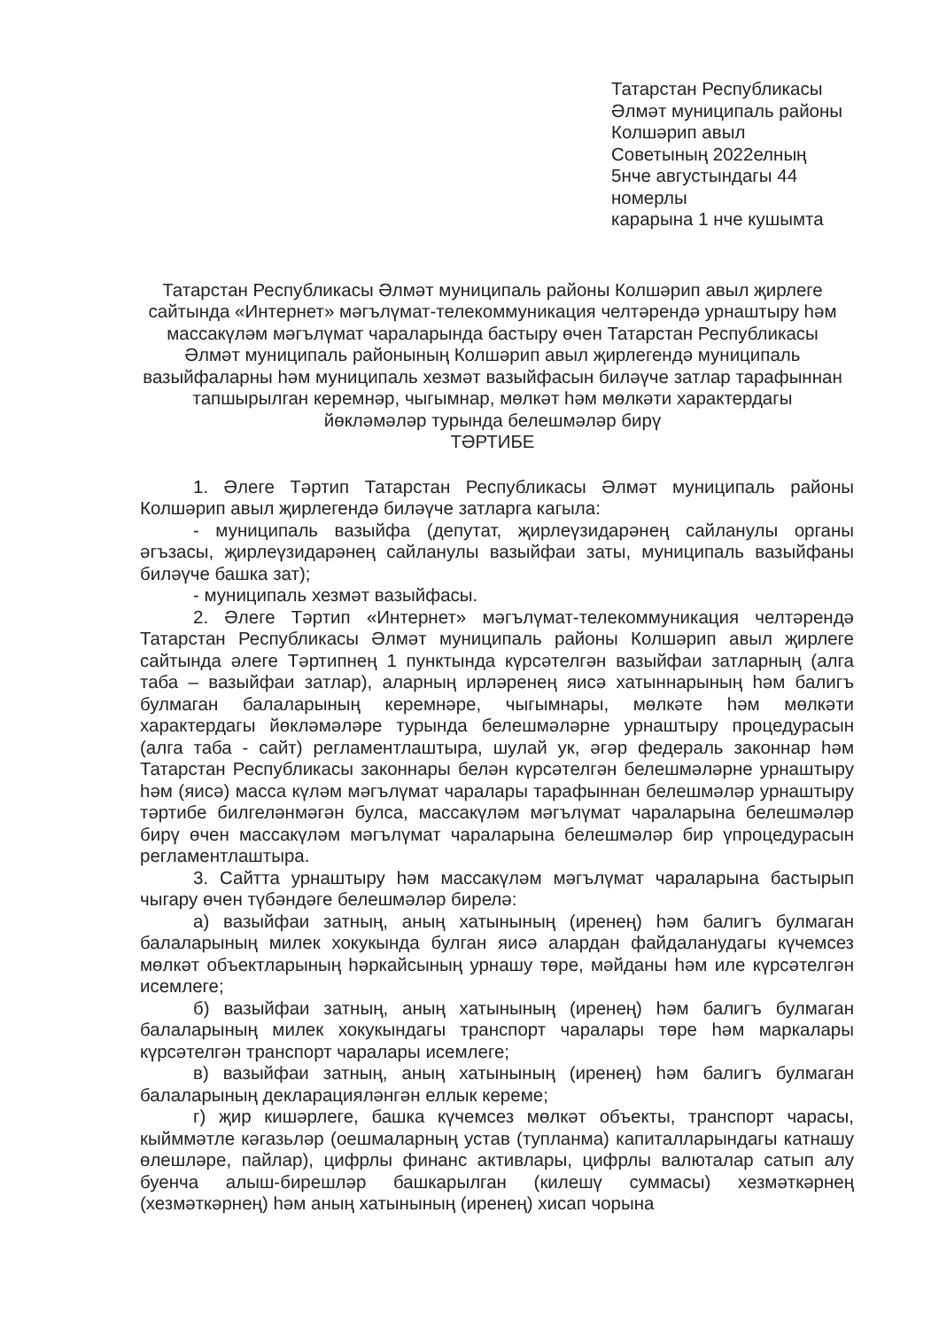Татарстан Республикасы
Әлмәт муниципаль районы
Колшәрип авыл
Советының 2022елның
5нче августындагы 44
номерлы
карарына 1 нче кушымта
Татарстан Республикасы Әлмәт муниципаль районы Колшәрип авыл җирлеге сайтында «Интернет» мәгълүмат-телекоммуникация челтәрендә урнаштыру һәм массакүләм мәгълүмат чараларында бастыру өчен Татарстан Республикасы Әлмәт муниципаль районының Колшәрип авыл җирлегендә муниципаль вазыйфаларны һәм муниципаль хезмәт вазыйфасын биләүче затлар тарафыннан тапшырылган керемнәр, чыгымнар, мөлкәт һәм мөлкәти характердагы йөкләмәләр турында белешмәләр бирү
ТӘРТИБЕ
1. Әлеге Тәртип Татарстан Республикасы Әлмәт муниципаль районы Колшәрип авыл җирлегендә биләүче затларга кагыла:
- муниципаль вазыйфа (депутат, җирлеүзидарәнең сайланулы органы әгъзасы, җирлеүзидарәнең сайланулы вазыйфаи заты, муниципаль вазыйфаны биләүче башка зат);
- муниципаль хезмәт вазыйфасы.
2. Әлеге Тәртип «Интернет» мәгълүмат-телекоммуникация челтәрендә Татарстан Республикасы Әлмәт муниципаль районы Колшәрип авыл җирлеге сайтында әлеге Тәртипнең 1 пунктында күрсәтелгән вазыйфаи затларның (алга таба – вазыйфаи затлар), аларның ирләренең яисә хатыннарының һәм балигъ булмаган балаларының керемнәре, чыгымнары, мөлкәте һәм мөлкәти характердагы йөкләмәләре турында белешмәләрне урнаштыру процедурасын (алга таба - сайт) регламентлаштыра, шулай ук, әгәр федераль законнар һәм Татарстан Республикасы законнары белән күрсәтелгән белешмәләрне урнаштыру һәм (яисә) масса күләм мәгълүмат чаралары тарафыннан белешмәләр урнаштыру тәртибе билгеләнмәгән булса, массакүләм мәгълүмат чараларына белешмәләр бирү өчен массакүләм мәгълүмат чараларына белешмәләр бир үпроцедурасын регламентлаштыра.
3. Сайтта урнаштыру һәм массакүләм мәгълүмат чараларына бастырып чыгару өчен түбәндәге белешмәләр бирелә:
а) вазыйфаи затның, аның хатынының (иренең) һәм балигъ булмаган балаларының милек хокукында булган яисә алардан файдаланудагы күчемсез мөлкәт объектларының һәркайсының урнашу төре, мәйданы һәм иле күрсәтелгән исемлеге;
б) вазыйфаи затның, аның хатынының (иренең) һәм балигъ булмаган балаларының милек хокукындагы транспорт чаралары төре һәм маркалары күрсәтелгән транспорт чаралары исемлеге;
в) вазыйфаи затның, аның хатынының (иренең) һәм балигъ булмаган балаларының декларацияләнгән еллык кереме;
г) җир кишәрлеге, башка күчемсез мөлкәт объекты, транспорт чарасы, кыйммәтле кәгазьләр (оешмаларның устав (тупланма) капиталларындагы катнашу өлешләре, пайлар), цифрлы финанс активлары, цифрлы валюталар сатып алу буенча алыш-бирешләр башкарылган (килешү суммасы) хезмәткәрнең (хезмәткәрнең) һәм аның хатынының (иренең) хисап чорына